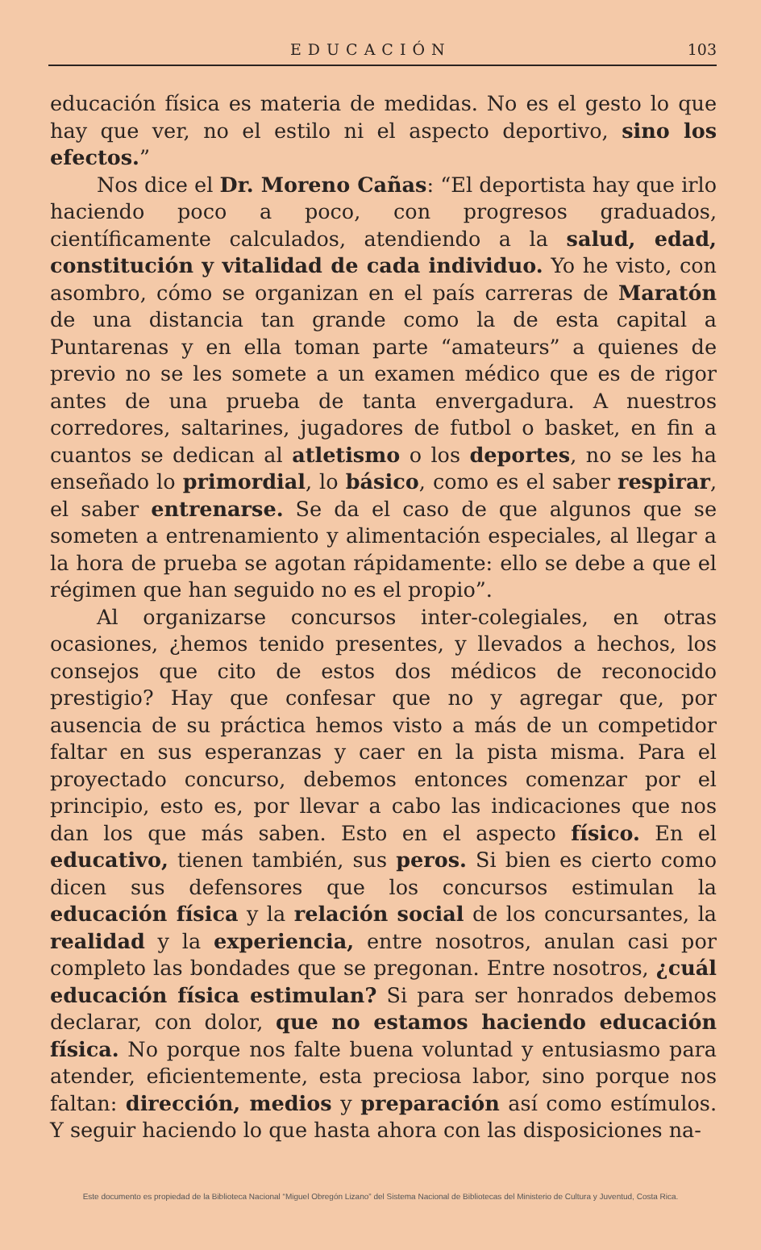EDUCACIÓN 103
educación física es materia de medidas. No es el gesto lo que hay que ver, no el estilo ni el aspecto deportivo, sino los efectos.”
Nos dice el Dr. Moreno Cañas: “El deportista hay que irlo haciendo poco a poco, con progresos graduados, científicamente calculados, atendiendo a la salud, edad, constitución y vitalidad de cada individuo. Yo he visto, con asombro, cómo se organizan en el país carreras de Maratón de una distancia tan grande como la de esta capital a Puntarenas y en ella toman parte “amateurs” a quienes de previo no se les somete a un examen médico que es de rigor antes de una prueba de tanta envergadura. A nuestros corredores, saltarines, jugadores de futbol o basket, en fin a cuantos se dedican al atletismo o los deportes, no se les ha enseñado lo primordial, lo básico, como es el saber respirar, el saber entrenarse. Se da el caso de que algunos que se someten a entrenamiento y alimentación especiales, al llegar a la hora de prueba se agotan rápidamente: ello se debe a que el régimen que han seguido no es el propio”.
Al organizarse concursos inter-colegiales, en otras ocasiones, ¿hemos tenido presentes, y llevados a hechos, los consejos que cito de estos dos médicos de reconocido prestigio? Hay que confesar que no y agregar que, por ausencia de su práctica hemos visto a más de un competidor faltar en sus esperanzas y caer en la pista misma. Para el proyectado concurso, debemos entonces comenzar por el principio, esto es, por llevar a cabo las indicaciones que nos dan los que más saben. Esto en el aspecto físico. En el educativo, tienen también, sus peros. Si bien es cierto como dicen sus defensores que los concursos estimulan la educación física y la relación social de los concursantes, la realidad y la experiencia, entre nosotros, anulan casi por completo las bondades que se pregonan. Entre nosotros, ¿cuál educación física estimulan? Si para ser honrados debemos declarar, con dolor, que no estamos haciendo educación física. No porque nos falte buena voluntad y entusiasmo para atender, eficientemente, esta preciosa labor, sino porque nos faltan: dirección, medios y preparación así como estímulos. Y seguir haciendo lo que hasta ahora con las disposiciones na-
Este documento es propiedad de la Biblioteca Nacional “Miguel Obregón Lizano” del Sistema Nacional de Bibliotecas del Ministerio de Cultura y Juventud, Costa Rica.